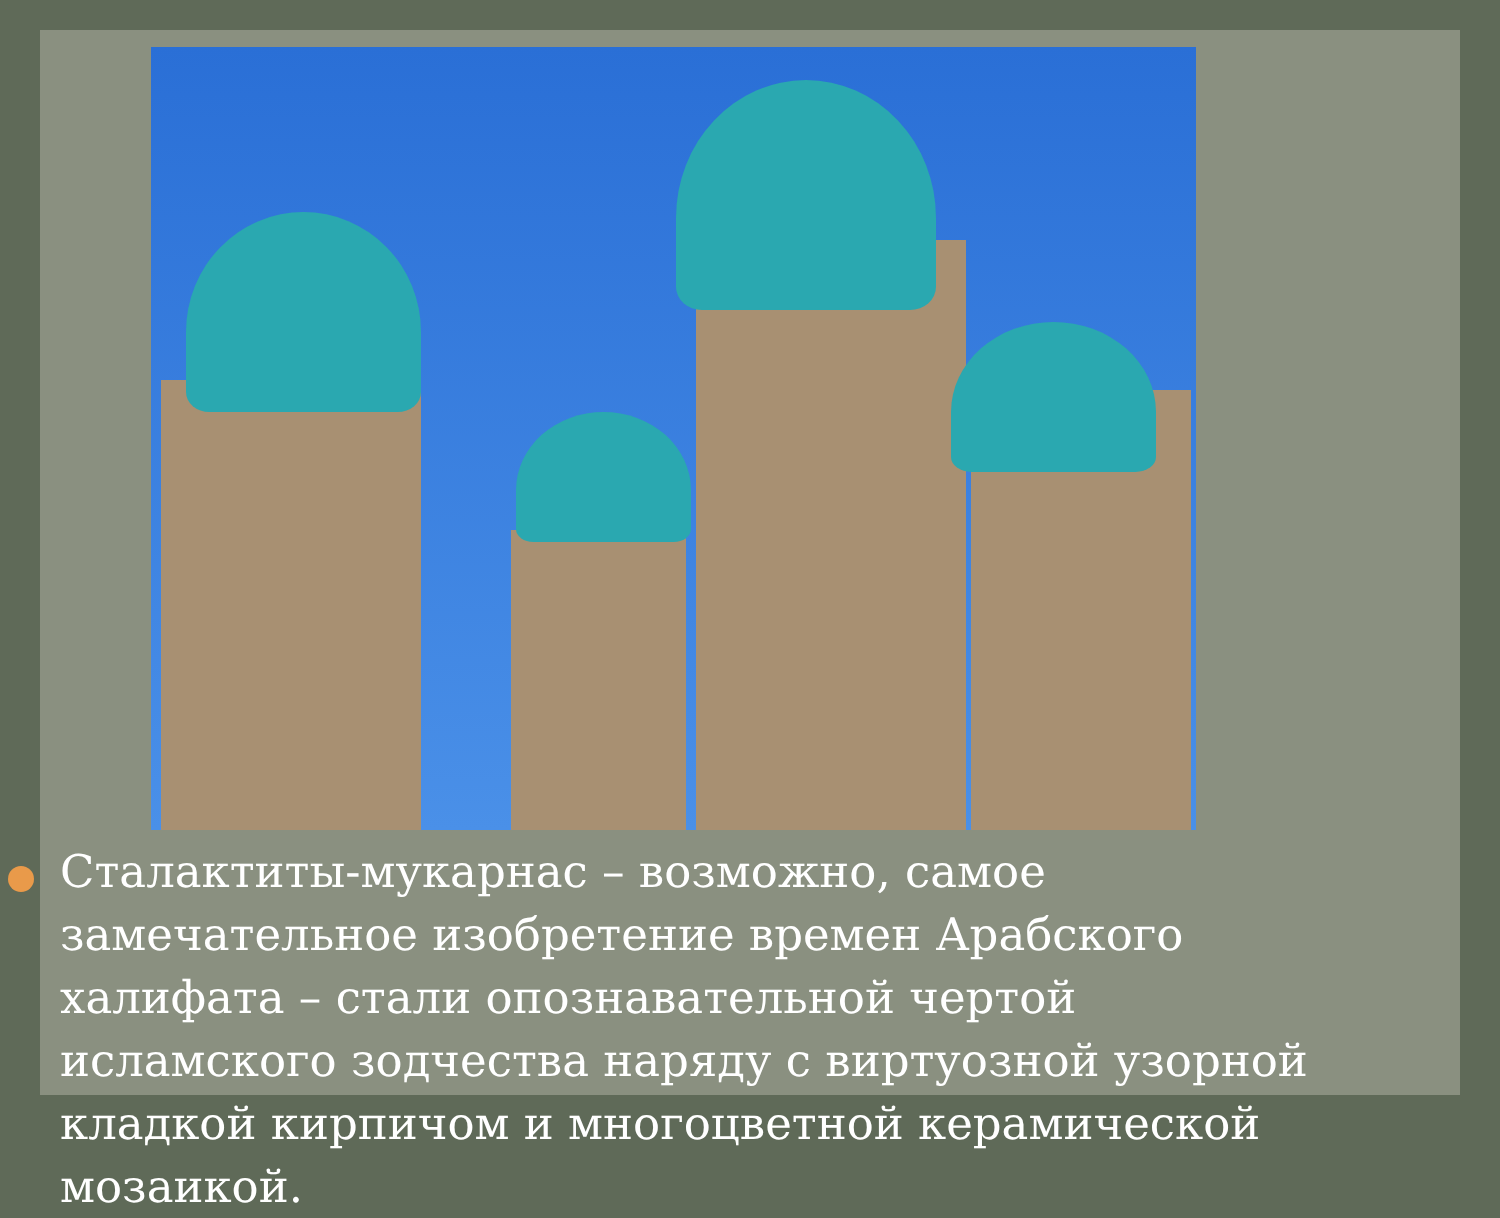Сталактиты-мукарнас – возможно, самое замечательное изобретение времен Арабского халифата – стали опознавательной чертой исламского зодчества наряду с виртуозной узорной кладкой кирпичом и многоцветной керамической мозаикой.